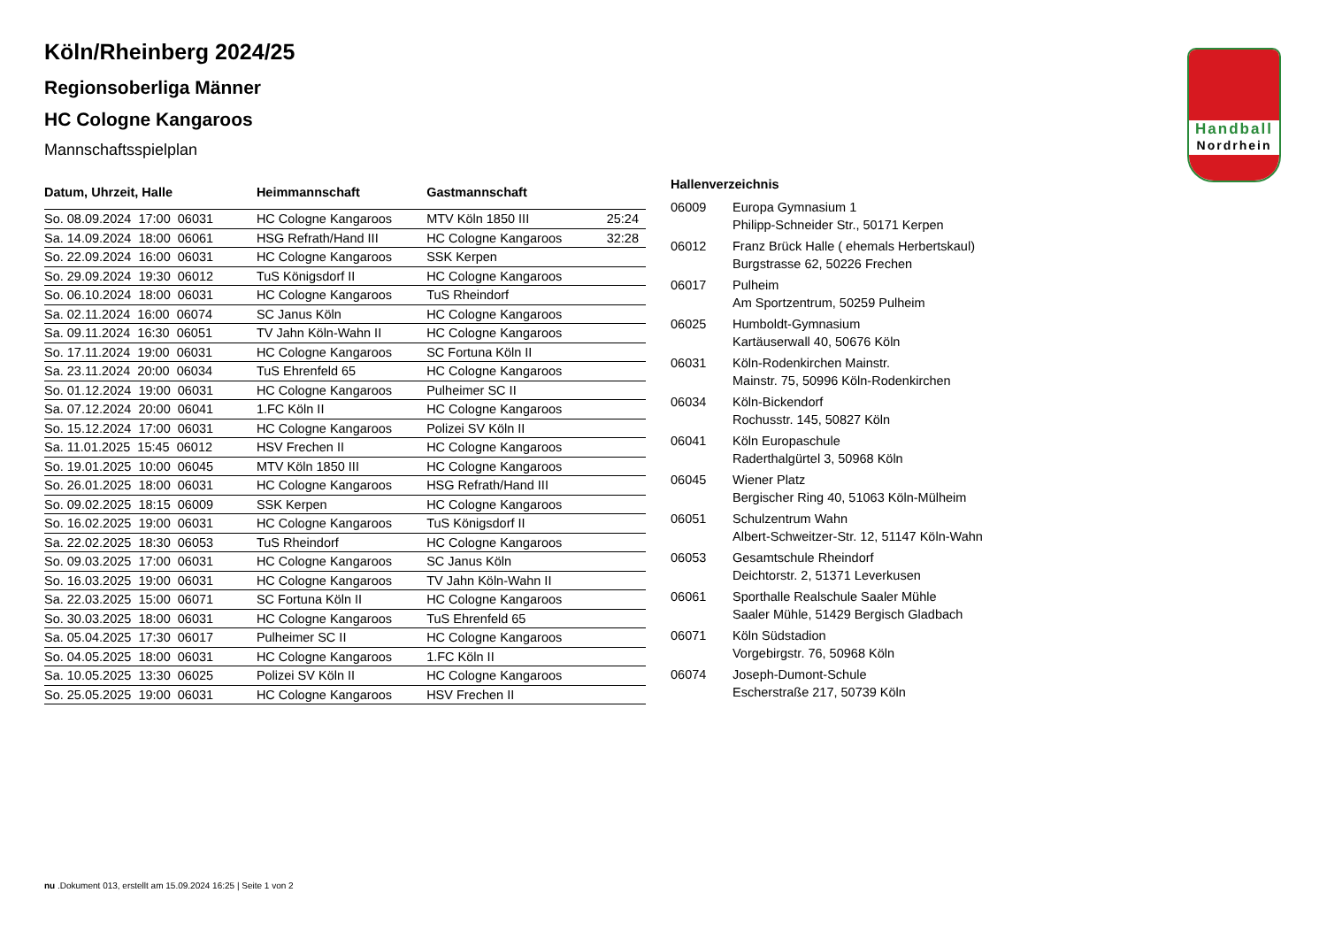Handball
Nordrhein
Köln/Rheinberg 2024/25
Regionsoberliga Männer
HC Cologne Kangaroos
Mannschaftsspielplan
| Datum, Uhrzeit, Halle | Heimmannschaft | Gastmannschaft | |
| --- | --- | --- | --- |
| So. 08.09.2024 17:00 06031 | HC Cologne Kangaroos | MTV Köln 1850 III | 25:24 |
| Sa. 14.09.2024 18:00 06061 | HSG Refrath/Hand III | HC Cologne Kangaroos | 32:28 |
| So. 22.09.2024 16:00 06031 | HC Cologne Kangaroos | SSK Kerpen | |
| So. 29.09.2024 19:30 06012 | TuS Königsdorf II | HC Cologne Kangaroos | |
| So. 06.10.2024 18:00 06031 | HC Cologne Kangaroos | TuS Rheindorf | |
| Sa. 02.11.2024 16:00 06074 | SC Janus Köln | HC Cologne Kangaroos | |
| Sa. 09.11.2024 16:30 06051 | TV Jahn Köln-Wahn II | HC Cologne Kangaroos | |
| So. 17.11.2024 19:00 06031 | HC Cologne Kangaroos | SC Fortuna Köln II | |
| Sa. 23.11.2024 20:00 06034 | TuS Ehrenfeld 65 | HC Cologne Kangaroos | |
| So. 01.12.2024 19:00 06031 | HC Cologne Kangaroos | Pulheimer SC II | |
| Sa. 07.12.2024 20:00 06041 | 1.FC Köln II | HC Cologne Kangaroos | |
| So. 15.12.2024 17:00 06031 | HC Cologne Kangaroos | Polizei SV Köln II | |
| Sa. 11.01.2025 15:45 06012 | HSV Frechen II | HC Cologne Kangaroos | |
| So. 19.01.2025 10:00 06045 | MTV Köln 1850 III | HC Cologne Kangaroos | |
| So. 26.01.2025 18:00 06031 | HC Cologne Kangaroos | HSG Refrath/Hand III | |
| So. 09.02.2025 18:15 06009 | SSK Kerpen | HC Cologne Kangaroos | |
| So. 16.02.2025 19:00 06031 | HC Cologne Kangaroos | TuS Königsdorf II | |
| Sa. 22.02.2025 18:30 06053 | TuS Rheindorf | HC Cologne Kangaroos | |
| So. 09.03.2025 17:00 06031 | HC Cologne Kangaroos | SC Janus Köln | |
| So. 16.03.2025 19:00 06031 | HC Cologne Kangaroos | TV Jahn Köln-Wahn II | |
| Sa. 22.03.2025 15:00 06071 | SC Fortuna Köln II | HC Cologne Kangaroos | |
| So. 30.03.2025 18:00 06031 | HC Cologne Kangaroos | TuS Ehrenfeld 65 | |
| Sa. 05.04.2025 17:30 06017 | Pulheimer SC II | HC Cologne Kangaroos | |
| So. 04.05.2025 18:00 06031 | HC Cologne Kangaroos | 1.FC Köln II | |
| Sa. 10.05.2025 13:30 06025 | Polizei SV Köln II | HC Cologne Kangaroos | |
| So. 25.05.2025 19:00 06031 | HC Cologne Kangaroos | HSV Frechen II | |
Hallenverzeichnis
| 06009 | Europa Gymnasium 1 Philipp-Schneider Str., 50171 Kerpen |
| 06012 | Franz Brück Halle ( ehemals Herbertskaul) Burgstrasse 62, 50226 Frechen |
| 06017 | Pulheim Am Sportzentrum, 50259 Pulheim |
| 06025 | Humboldt-Gymnasium Kartäuserwall 40, 50676 Köln |
| 06031 | Köln-Rodenkirchen Mainstr. Mainstr. 75, 50996 Köln-Rodenkirchen |
| 06034 | Köln-Bickendorf Rochusstr. 145, 50827 Köln |
| 06041 | Köln Europaschule Raderthalgürtel 3, 50968 Köln |
| 06045 | Wiener Platz Bergischer Ring 40, 51063 Köln-Mülheim |
| 06051 | Schulzentrum Wahn Albert-Schweitzer-Str. 12, 51147 Köln-Wahn |
| 06053 | Gesamtschule Rheindorf Deichtorstr. 2, 51371 Leverkusen |
| 06061 | Sporthalle Realschule Saaler Mühle Saaler Mühle, 51429 Bergisch Gladbach |
| 06071 | Köln Südstadion Vorgebirgstr. 76, 50968 Köln |
| 06074 | Joseph-Dumont-Schule Escherstraße 217, 50739 Köln |
nu .Dokument 013, erstellt am 15.09.2024 16:25 | Seite 1 von 2